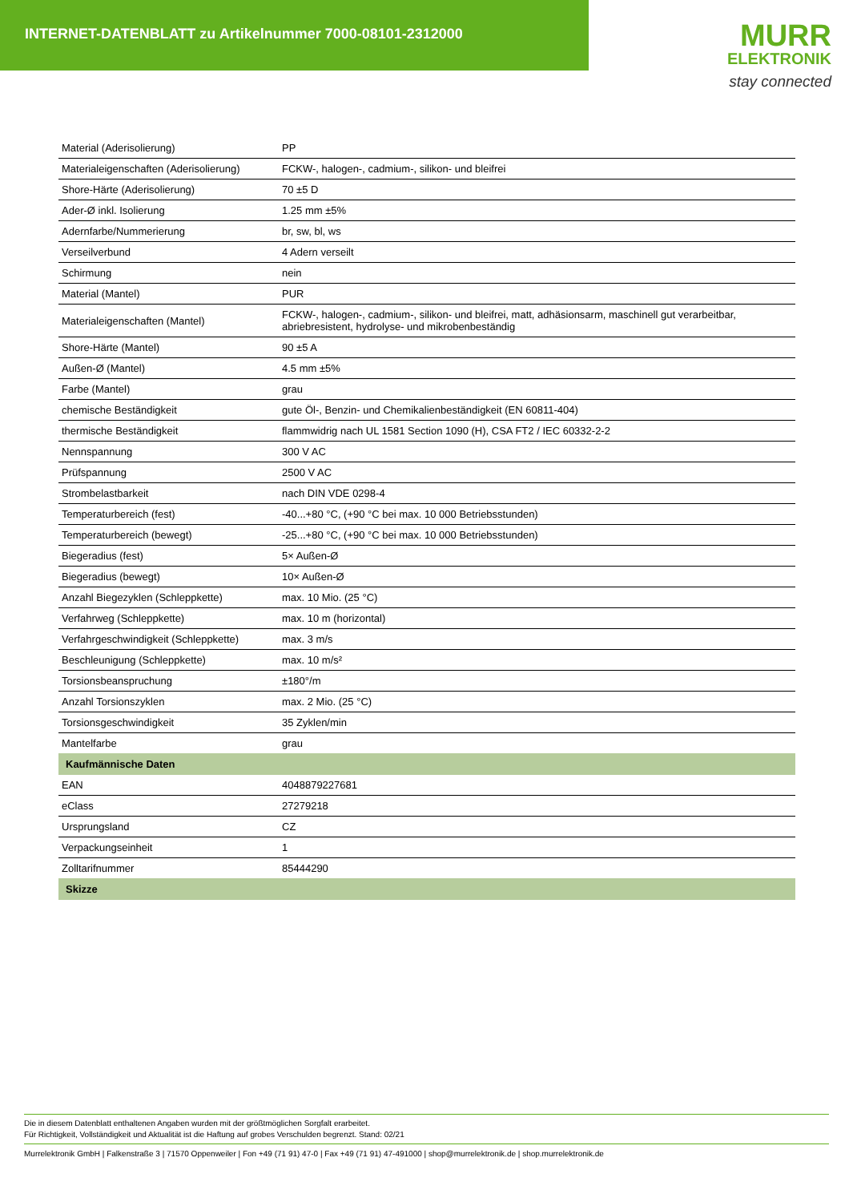INTERNET-DATENBLATT zu Artikelnummer 7000-08101-2312000
MURR
ELEKTRONIK
stay connected
| Material (Aderisolierung) | PP |
| Materialeigenschaften (Aderisolierung) | FCKW-, halogen-, cadmium-, silikon- und bleifrei |
| Shore-Härte (Aderisolierung) | 70 ±5 D |
| Ader-Ø inkl. Isolierung | 1.25 mm ±5% |
| Adernfarbe/Nummerierung | br, sw, bl, ws |
| Verseilverbund | 4 Adern verseilt |
| Schirmung | nein |
| Material (Mantel) | PUR |
| Materialeigenschaften (Mantel) | FCKW-, halogen-, cadmium-, silikon- und bleifrei, matt, adhäsionsarm, maschinell gut verarbeitbar, abriebresistent, hydrolyse- und mikrobenbeständig |
| Shore-Härte (Mantel) | 90 ±5 A |
| Außen-Ø (Mantel) | 4.5 mm ±5% |
| Farbe (Mantel) | grau |
| chemische Beständigkeit | gute Öl-, Benzin- und Chemikalienbeständigkeit (EN 60811-404) |
| thermische Beständigkeit | flammwidrig nach UL 1581 Section 1090 (H), CSA FT2 / IEC 60332-2-2 |
| Nennspannung | 300 V AC |
| Prüfspannung | 2500 V AC |
| Strombelastbarkeit | nach DIN VDE 0298-4 |
| Temperaturbereich (fest) | -40...+80 °C, (+90 °C bei max. 10 000 Betriebsstunden) |
| Temperaturbereich (bewegt) | -25...+80 °C, (+90 °C bei max. 10 000 Betriebsstunden) |
| Biegeradius (fest) | 5× Außen-Ø |
| Biegeradius (bewegt) | 10× Außen-Ø |
| Anzahl Biegezyklen (Schleppkette) | max. 10 Mio. (25 °C) |
| Verfahrweg (Schleppkette) | max. 10 m (horizontal) |
| Verfahrgeschwindigkeit (Schleppkette) | max. 3 m/s |
| Beschleunigung (Schleppkette) | max. 10 m/s² |
| Torsionsbeanspruchung | ±180°/m |
| Anzahl Torsionszyklen | max. 2 Mio. (25 °C) |
| Torsionsgeschwindigkeit | 35 Zyklen/min |
| Mantelfarbe | grau |
| Kaufmännische Daten | |
| EAN | 4048879227681 |
| eClass | 27279218 |
| Ursprungsland | CZ |
| Verpackungseinheit | 1 |
| Zolltarifnummer | 85444290 |
| Skizze | |
Die in diesem Datenblatt enthaltenen Angaben wurden mit der größtmöglichen Sorgfalt erarbeitet.
Für Richtigkeit, Vollständigkeit und Aktualität ist die Haftung auf grobes Verschulden begrenzt. Stand: 02/21
Murrelektronik GmbH | Falkenstraße 3 | 71570 Oppenweiler | Fon +49 (71 91) 47-0 | Fax +49 (71 91) 47-491000 | shop@murrelektronik.de | shop.murrelektronik.de